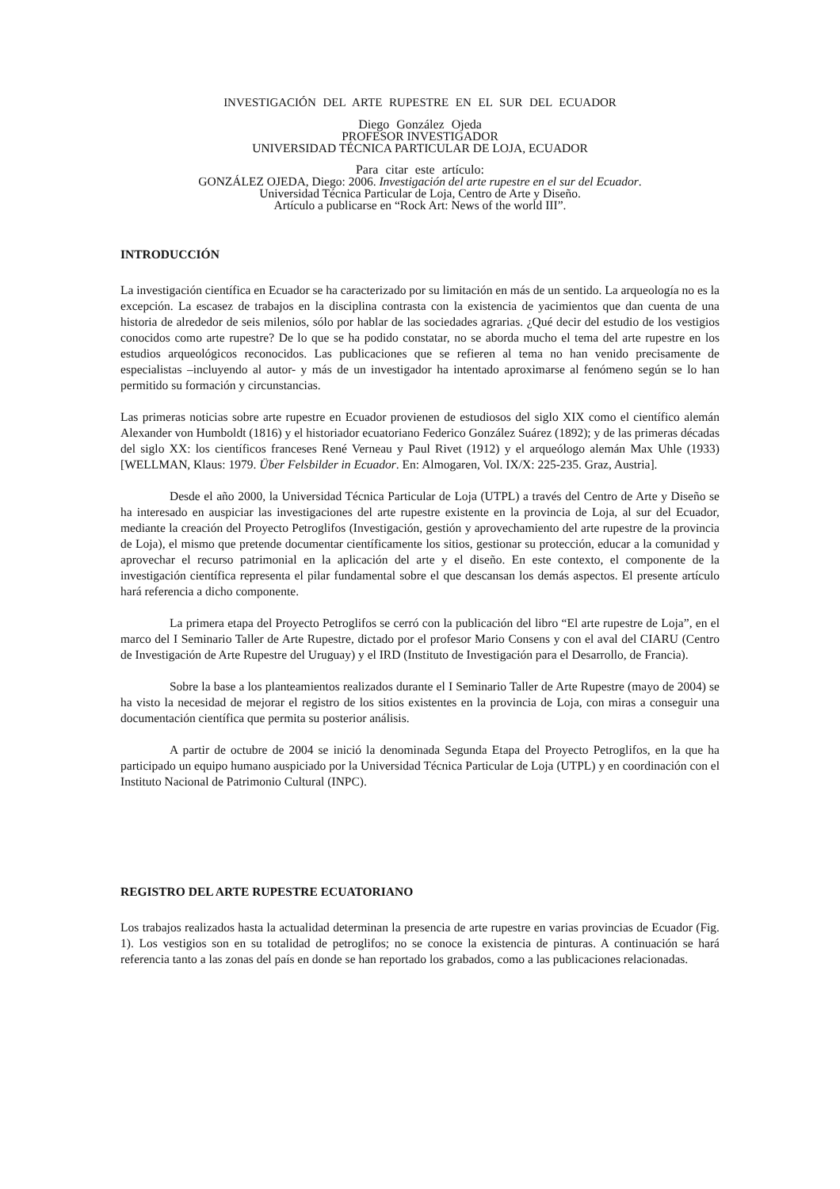INVESTIGACIÓN DEL ARTE RUPESTRE EN EL SUR DEL ECUADOR
Diego González Ojeda
PROFESOR INVESTIGADOR
UNIVERSIDAD TÉCNICA PARTICULAR DE LOJA, ECUADOR
Para citar este artículo:
GONZÁLEZ OJEDA, Diego: 2006. Investigación del arte rupestre en el sur del Ecuador.
Universidad Técnica Particular de Loja, Centro de Arte y Diseño.
Artículo a publicarse en “Rock Art: News of the world III”.
INTRODUCCIÓN
La investigación científica en Ecuador se ha caracterizado por su limitación en más de un sentido. La arqueología no es la excepción. La escasez de trabajos en la disciplina contrasta con la existencia de yacimientos que dan cuenta de una historia de alrededor de seis milenios, sólo por hablar de las sociedades agrarias. ¿Qué decir del estudio de los vestigios conocidos como arte rupestre? De lo que se ha podido constatar, no se aborda mucho el tema del arte rupestre en los estudios arqueológicos reconocidos. Las publicaciones que se refieren al tema no han venido precisamente de especialistas –incluyendo al autor- y más de un investigador ha intentado aproximarse al fenómeno según se lo han permitido su formación y circunstancias.
Las primeras noticias sobre arte rupestre en Ecuador provienen de estudiosos del siglo XIX como el científico alemán Alexander von Humboldt (1816) y el historiador ecuatoriano Federico González Suárez (1892); y de las primeras décadas del siglo XX: los científicos franceses René Verneau y Paul Rivet (1912) y el arqueólogo alemán Max Uhle (1933) [WELLMAN, Klaus: 1979. Über Felsbilder in Ecuador. En: Almogaren, Vol. IX/X: 225-235. Graz, Austria].
Desde el año 2000, la Universidad Técnica Particular de Loja (UTPL) a través del Centro de Arte y Diseño se ha interesado en auspiciar las investigaciones del arte rupestre existente en la provincia de Loja, al sur del Ecuador, mediante la creación del Proyecto Petroglifos (Investigación, gestión y aprovechamiento del arte rupestre de la provincia de Loja), el mismo que pretende documentar científicamente los sitios, gestionar su protección, educar a la comunidad y aprovechar el recurso patrimonial en la aplicación del arte y el diseño. En este contexto, el componente de la investigación científica representa el pilar fundamental sobre el que descansan los demás aspectos. El presente artículo hará referencia a dicho componente.
La primera etapa del Proyecto Petroglifos se cerró con la publicación del libro “El arte rupestre de Loja”, en el marco del I Seminario Taller de Arte Rupestre, dictado por el profesor Mario Consens y con el aval del CIARU (Centro de Investigación de Arte Rupestre del Uruguay) y el IRD (Instituto de Investigación para el Desarrollo, de Francia).
Sobre la base a los planteamientos realizados durante el I Seminario Taller de Arte Rupestre (mayo de 2004) se ha visto la necesidad de mejorar el registro de los sitios existentes en la provincia de Loja, con miras a conseguir una documentación científica que permita su posterior análisis.
A partir de octubre de 2004 se inició la denominada Segunda Etapa del Proyecto Petroglifos, en la que ha participado un equipo humano auspiciado por la Universidad Técnica Particular de Loja (UTPL) y en coordinación con el Instituto Nacional de Patrimonio Cultural (INPC).
REGISTRO DEL ARTE RUPESTRE ECUATORIANO
Los trabajos realizados hasta la actualidad determinan la presencia de arte rupestre en varias provincias de Ecuador (Fig. 1). Los vestigios son en su totalidad de petroglifos; no se conoce la existencia de pinturas. A continuación se hará referencia tanto a las zonas del país en donde se han reportado los grabados, como a las publicaciones relacionadas.